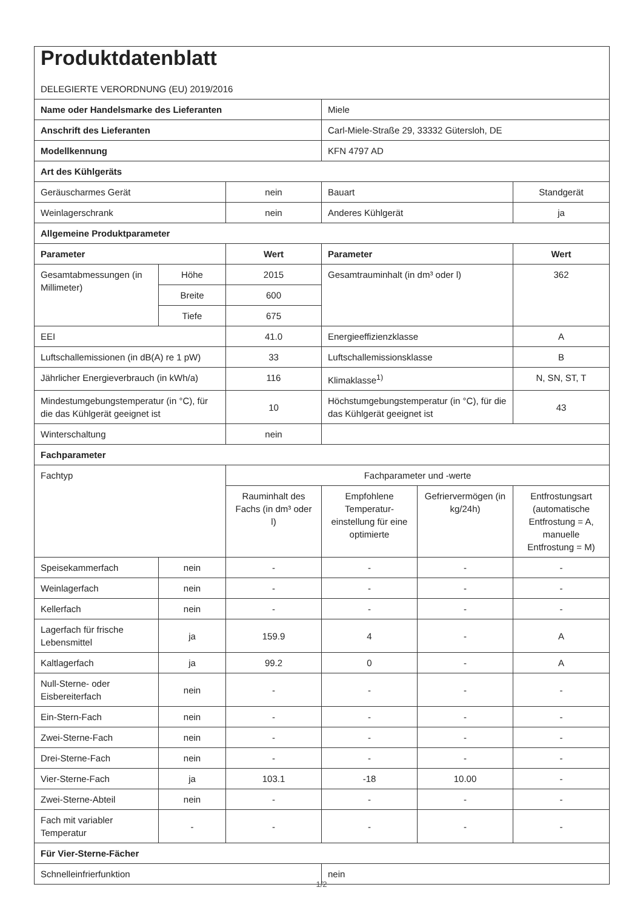| Produktdatenblatt DELEGIERTE VERORDNUNG (EU) 2019/2016 | | | | | |
| Name oder Handelsmarke des Lieferanten | | | Miele | | |
| Anschrift des Lieferanten | | | Carl-Miele-Straße 29, 33332 Gütersloh, DE | | |
| Modellkennung | | | KFN 4797 AD | | |
| Art des Kühlgeräts | | | | | |
| Geräuscharmes Gerät | | nein | Bauart | | Standgerät |
| Weinlagerschrank | | nein | Anderes Kühlgerät | | ja |
| Allgemeine Produktparameter | | | | | |
| Parameter | | Wert | Parameter | | Wert |
| Gesamtabmessungen (in Millimeter) | Höhe | 2015 | Gesamtrauminhalt (in dm³ oder l) | | 362 |
| | Breite | 600 | | | |
| | Tiefe | 675 | | | |
| EEI | | 41.0 | Energieeffizienzklasse | | A |
| Luftschallemissionen (in dB(A) re 1 pW) | | 33 | Luftschallemissionsklasse | | B |
| Jährlicher Energieverbrauch (in kWh/a) | | 116 | Klimaklasse<sup>1)</sup> | | N, SN, ST, T |
| Mindestumgebungstemperatur (in °C), für die das Kühlgerät geeignet ist | | 10 | Höchstumgebungstemperatur (in °C), für die das Kühlgerät geeignet ist | | 43 |
| Winterschaltung | | nein | | | |
| Fachparameter | | | | | |
| Fachtyp | | Fachparameter und -werte | | | |
| | | Rauminhalt des Fachs (in dm³ oder l) | Empfohlene Temperatur-einstellung für eine optimierte | Gefriervermögen (in kg/24h) | Entfrostungsart (automatische Entfrostung = A, manuelle Entfrostung = M) |
| Speisekammerfach | nein | - | - | - | - |
| Weinlagerfach | nein | - | - | - | - |
| Kellerfach | nein | - | - | - | - |
| Lagerfach für frische Lebensmittel | ja | 159.9 | 4 | - | A |
| Kaltlagerfach | ja | 99.2 | 0 | - | A |
| Null-Sterne- oder Eisbereiterfach | nein | - | - | - | - |
| Ein-Stern-Fach | nein | - | - | - | - |
| Zwei-Sterne-Fach | nein | - | - | - | - |
| Drei-Sterne-Fach | nein | - | - | - | - |
| Vier-Sterne-Fach | ja | 103.1 | -18 | 10.00 | - |
| Zwei-Sterne-Abteil | nein | - | - | - | - |
| Fach mit variabler Temperatur | - | - | - | - | - |
| Für Vier-Sterne-Fächer | | | | | |
| Schnelleinfrierfunktion | | | nein | | |
1/2